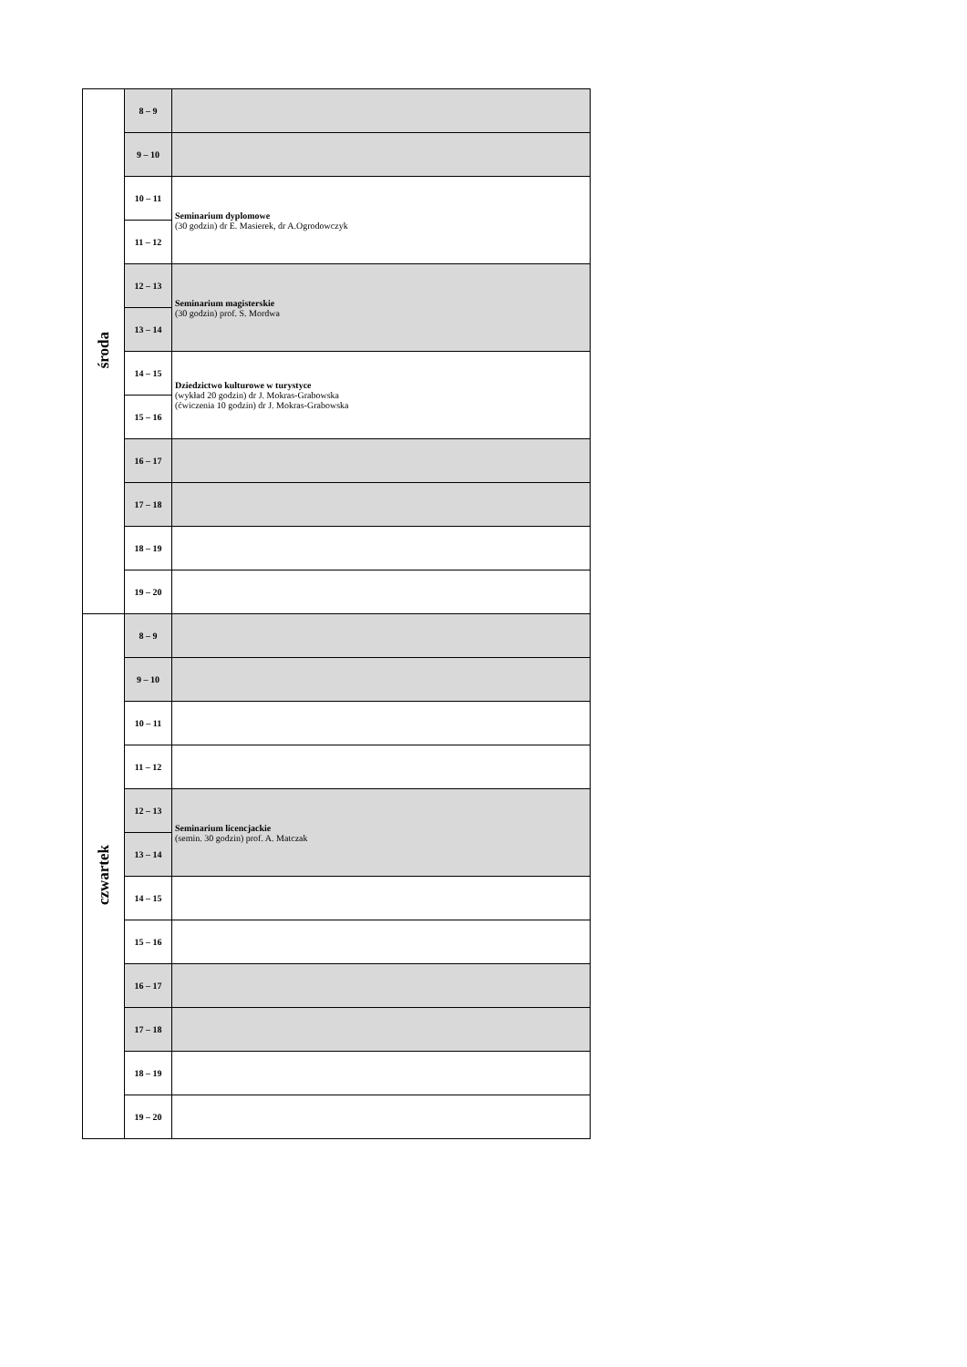| środa | 8 – 9 | |
| | 9 – 10 | |
| | 10 – 11 | Seminarium dyplomowe (30 godzin) dr E. Masierek, dr A.Ogrodowczyk |
| | 11 – 12 | |
| | 12 – 13 | Seminarium magisterskie (30 godzin) prof. S. Mordwa |
| | 13 – 14 | |
| | 14 – 15 | Dziedzictwo kulturowe w turystyce (wykład 20 godzin) dr J. Mokras-Grabowska (ćwiczenia 10 godzin) dr J. Mokras-Grabowska |
| | 15 – 16 | |
| | 16 – 17 | |
| | 17 – 18 | |
| | 18 – 19 | |
| | 19 – 20 | |
| czwartek | 8 – 9 | |
| | 9 – 10 | |
| | 10 – 11 | |
| | 11 – 12 | |
| | 12 – 13 | Seminarium licencjackie (semin. 30 godzin) prof. A. Matczak |
| | 13 – 14 | |
| | 14 – 15 | |
| | 15 – 16 | |
| | 16 – 17 | |
| | 17 – 18 | |
| | 18 – 19 | |
| | 19 – 20 | |